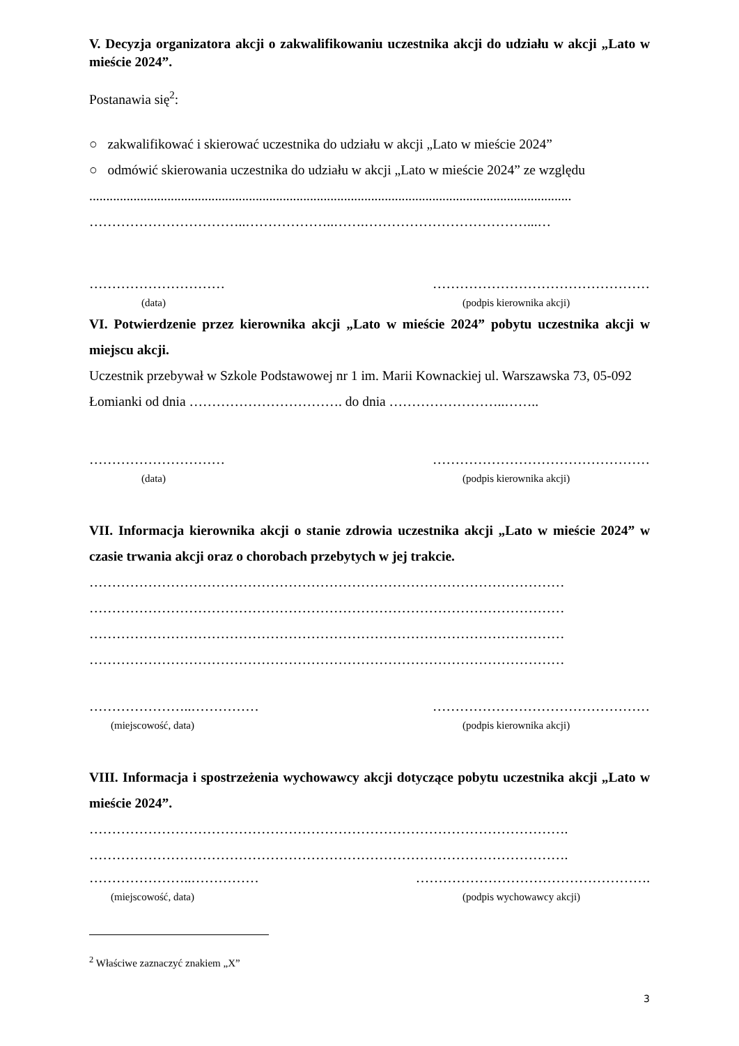V. Decyzja organizatora akcji o zakwalifikowaniu uczestnika akcji do udziału w akcji „Lato w mieście 2024”.
Postanawia się<sup>2</sup>:
○ zakwalifikować i skierować uczestnika do udziału w akcji „Lato w mieście 2024”
○ odmówić skierowania uczestnika do udziału w akcji „Lato w mieście 2024” ze względu
..............................................................................................................................................
……………………………..………………..…….………………………………...…
………………………… …………………………………………
(data) (podpis kierownika akcji)
VI. Potwierdzenie przez kierownika akcji „Lato w mieście 2024” pobytu uczestnika akcji w miejscu akcji.
Uczestnik przebywał w Szkole Podstawowej nr 1 im. Marii Kownackiej ul. Warszawska 73, 05-092 Łomianki od dnia ……………………………. do dnia ……………………..……..
………………………… …………………………………………
(data) (podpis kierownika akcji)
VII. Informacja kierownika akcji o stanie zdrowia uczestnika akcji „Lato w mieście 2024” w czasie trwania akcji oraz o chorobach przebytych w jej trakcie.
……………………………………………………………………………………………
……………………………………………………………………………………………
……………………………………………………………………………………………
……………………………………………………………………………………………
…………………..…………… …………………………………………
(miejscowość, data) (podpis kierownika akcji)
VIII. Informacja i spostrzeżenia wychowawcy akcji dotyczące pobytu uczestnika akcji „Lato w mieście 2024”.
…………………………………………………………………………………………….
…………………………………………………………………………………………….
…………………..…………… …………………………………………….
(miejscowość, data) (podpis wychowawcy akcji)
<sup>2</sup> Właściwe zaznaczyć znakiem „X”
3